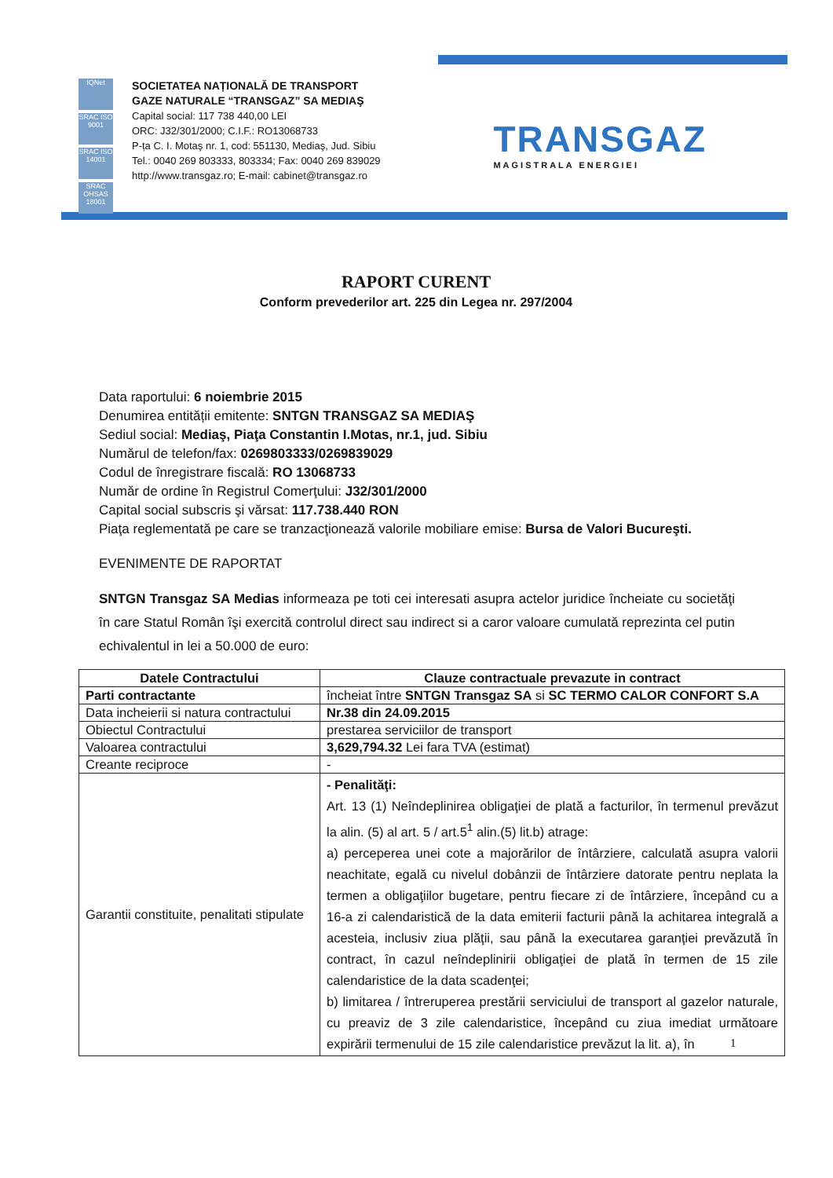IQNet
SRAC ISO 9001
SRAC ISO 14001
SRAC OHSAS 18001
SOCIETATEA NAȚIONALĂ DE TRANSPORT
GAZE NATURALE “TRANSGAZ” SA MEDIAŞ
Capital social: 117 738 440,00 LEI
ORC: J32/301/2000; C.I.F.: RO13068733
P-ța C. I. Motaş nr. 1, cod: 551130, Mediaş, Jud. Sibiu
Tel.: 0040 269 803333, 803334; Fax: 0040 269 839029
http://www.transgaz.ro; E-mail: cabinet@transgaz.ro
TRANSGAZ
MAGISTRALA ENERGIEI
RAPORT CURENT
Conform prevederilor art. 225 din Legea nr. 297/2004
Data raportului: 6 noiembrie 2015
Denumirea entității emitente: SNTGN TRANSGAZ SA MEDIAŞ
Sediul social: Mediaş, Piaţa Constantin I.Motas, nr.1, jud. Sibiu
Numărul de telefon/fax: 0269803333/0269839029
Codul de înregistrare fiscală: RO 13068733
Număr de ordine în Registrul Comerţului: J32/301/2000
Capital social subscris şi vărsat: 117.738.440 RON
Piaţa reglementată pe care se tranzacţionează valorile mobiliare emise: Bursa de Valori Bucureşti.
EVENIMENTE DE RAPORTAT
SNTGN Transgaz SA Medias informeaza pe toti cei interesati asupra actelor juridice încheiate cu societăţi în care Statul Român îşi exercită controlul direct sau indirect si a caror valoare cumulată reprezinta cel putin echivalentul in lei a 50.000 de euro:
| Datele Contractului | Clauze contractuale prevazute in contract |
| --- | --- |
| Parti contractante | încheiat între SNTGN Transgaz SA si SC TERMO CALOR CONFORT S.A |
| Data incheierii si natura contractului | Nr.38 din 24.09.2015 |
| Obiectul Contractului | prestarea serviciilor de transport |
| Valoarea contractului | 3,629,794.32 Lei fara TVA (estimat) |
| Creante reciproce | - |
| Garantii constituite, penalitati stipulate | - Penalităţi: Art. 13 (1) Neîndeplinirea obligaţiei de plată a facturilor, în termenul prevăzut la alin. (5) al art. 5 / art.5<sup>1</sup> alin.(5) lit.b) atrage: a) perceperea unei cote a majorărilor de întârziere, calculată asupra valorii neachitate, egală cu nivelul dobânzii de întârziere datorate pentru neplata la termen a obligaţiilor bugetare, pentru fiecare zi de întârziere, începând cu a 16-a zi calendaristică de la data emiterii facturii până la achitarea integrală a acesteia, inclusiv ziua plăţii, sau până la executarea garanţiei prevăzută în contract, în cazul neîndeplinirii obligaţiei de plată în termen de 15 zile calendaristice de la data scadenţei; b) limitarea / întreruperea prestării serviciului de transport al gazelor naturale, cu preaviz de 3 zile calendaristice, începând cu ziua imediat următoare expirării termenului de 15 zile calendaristice prevăzut la lit. a), în |
1